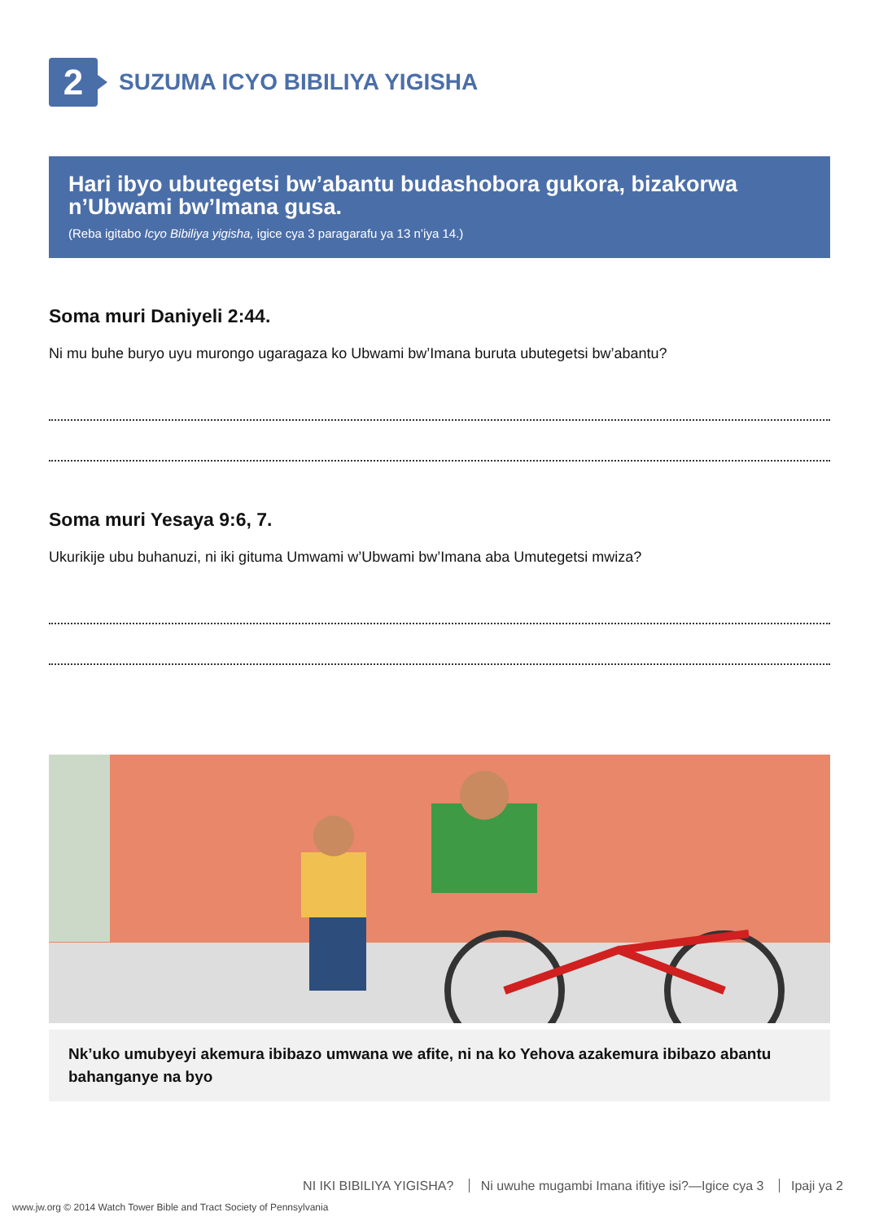2
SUZUMA ICYO BIBILIYA YIGISHA
Hari ibyo ubutegetsi bw’abantu budashobora gukora, bizakorwa n’Ubwami bw’Imana gusa.
(Reba igitabo Icyo Bibiliya yigisha, igice cya 3 paragarafu ya 13 n’iya 14.)
Soma muri Daniyeli 2:44.
Ni mu buhe buryo uyu murongo ugaragaza ko Ubwami bw’Imana buruta ubutegetsi bw’abantu?
Soma muri Yesaya 9:6, 7.
Ukurikije ubu buhanuzi, ni iki gituma Umwami w’Ubwami bw’Imana aba Umutegetsi mwiza?
Nk’uko umubyeyi akemura ibibazo umwana we afite, ni na ko Yehova azakemura ibibazo abantu bahanganye na byo
NI IKI BIBILIYA YIGISHA? Ni uwuhe mugambi Imana ifitiye isi?—Igice cya 3 Ipaji ya 2
www.jw.org © 2014 Watch Tower Bible and Tract Society of Pennsylvania